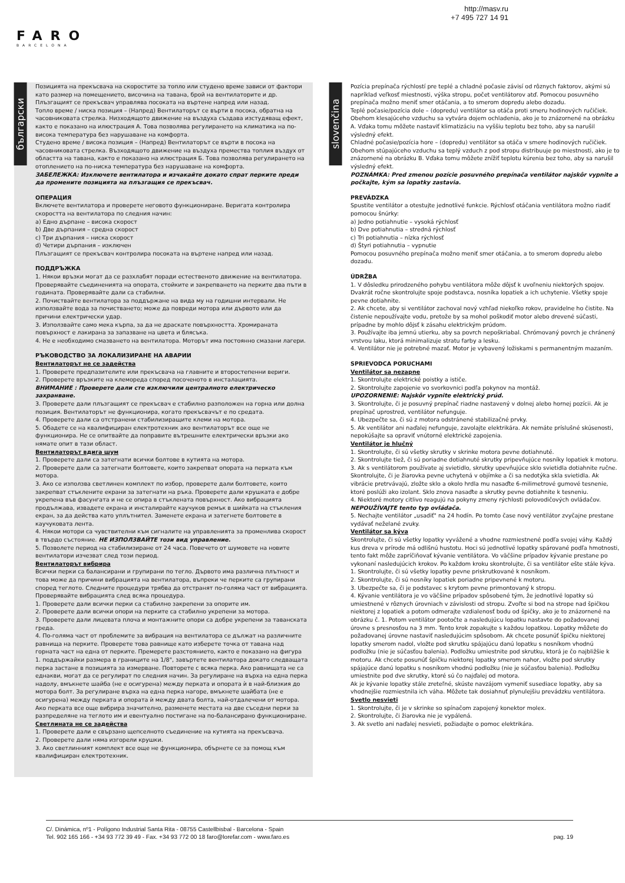http://masv.ru
+7 495 727 14 91
FARO
BARCELONA
български
Позицията на прекъсвача на скоростите за топло или студено време зависи от фактори като размер на помещението, височина на тавана, брой на вентилаторите и др. Плъзгащият се прекъсвач управлява посоката на въртене напред или назад.
Топло време / ниска позиция – (Напред) Вентилаторът се върти в посока, обратна на часовниковата стрелка. Низходящото движение на въздуха създава изстудяващ ефект, както е показано на илюстрация А. Това позволява регулирането на климатика на по-висока температура без нарушаване на комфорта.
Студено време / висока позиция – (Напред) Вентилаторът се върти в посока на часовниковата стрелка. Възходящото движение на въздуха премества топлия въздух от областта на тавана, както е показано на илюстрация Б. Това позволява регулирането на отоплението на по-ниска температура без нарушаване на комфорта.
ЗАБЕЛЕЖКА: Изключете вентилатора и изчакайте докато спрат перките преди да промените позицията на плъзгащия се прекъсвач.
ОПЕРАЦИЯ
Включете вентилатора и проверете неговото функциониране. Веригата контролира скоростта на вентилатора по следния начин:
a) Едно дърпане – висока скорост
b) Две дърпания – средна скорост
c) Три дърпания – ниска скорост
d) Четири дърпания – изключен
Плъзгащият се прекъсвач контролира посоката на въртене напред или назад.
ПОДДРЪЖКА
1. Някои връзки могат да се разхлабят поради естественото движение на вентилатора. Проверявайте съединенията на опората, стойките и закрепването на перките два пъти в годината. Проверявайте дали са стабилни.
2. Почиствайте вентилатора за поддържане на вида му на годишни интервали. Не използвайте вода за почистването; може да повреди мотора или дървото или да причини електрически удар.
3. Използвайте само мека кърпа, за да не драскате повърхността. Хромираната повърхност е лакирана за запазване на цвета и блясъка.
4. Не е необходимо смазването на вентилатора. Моторът има постоянно смазани лагери.
РЪКОВОДСТВО ЗА ЛОКАЛИЗИРАНЕ НА АВАРИИ
Вентилаторът не се задейства
1. Проверете предпазителите или прекъсвача на главните и второстепенни вериги.
2. Проверете връзките на клемореда според посоченото в инсталацията.
ВНИМАНИЕ : Проверете дали сте изключили централното електрическо захранване.
3. Проверете дали плъзгащият се прекъсвач е стабилно разположен на горна или долна позиция. Вентилаторът не функционира, когато прекъсвачът е по средата.
4. Проверете дали са отстранени стабилизиращите клеми на мотора.
5. Обадете се на квалифициран електротехник ако вентилаторът все още не функционира. Не се опитвайте да поправите вътрешните електрически връзки ако нямате опит в тази област.
Вентилаторът вдига шум
1. Проверете дали са затегнати всички болтове в кутията на мотора.
2. Проверете дали са затегнати болтовете, които закрепват опората на перката към мотора.
3. Ако се използва светлинен комплект по избор, проверете дали болтовете, които закрепват стъклените екрани за затегнати на ръка. Проверете дали крушката е добре укрепена във фасунгата и не се опира в стъклената повърхност. Ако вибрацията продължава, извадете екрана и инсталирайте каучуков ремък в шийката на стъкления екран, за да действа като уплътнител. Заменете екрана и затегнете болтовете в каучуковата лента.
4. Някои мотори са чувствителни към сигналите на управленията за променлива скорост в твърдо състояние. НЕ ИЗПОЛЗВАЙТЕ този вид управление.
5. Позволете период на стабилизиране от 24 часа. Повечето от шумовете на новите вентилатори изчезват след този период.
Вентилаторът вибрира
Всички перки са балансирани и групирани по тегло. Дървото има различна плътност и това може да причини вибрацията на вентилатора, въпреки че перките са групирани според теглото. Следните процедури трябва да отстранят по-голяма част от вибрацията. Проверявайте вибрацията след всяка процедура.
1. Проверете дали всички перки са стабилно закрепени за опорите им.
2. Проверете дали всички опори на перките са стабилно укрепени за мотора.
3. Проверете дали лицевата плоча и монтажните опори са добре укрепени за таванската греда.
4. По-голяма част от проблемите за вибрация на вентилатора се дължат на различните равнища на перките. Проверете това равнище като изберете точка от тавана над горната част на една от перките. Премерете разстоянието, както е показано на фигура 1. поддържайки размера в границите на 1/8", завъртете вентилатора докато следващата перка застане в позицията за измерване. Повторете с всяка перка. Ако равнищата не са еднакви, могат да се регулират по следния начин. За регулиране на върха на една перка надолу, вмъкнете шайба (не е осигурена) между перката и опората ѝ в най-близкия до мотора болт. За регулиране върха на една перка нагоре, вмъкнете шайбата (не е осигурена) между перката и опората ѝ между двата болта, най-отдалечени от мотора.
Ако перката все още вибрира значително, разменете местата на две съседни перки за разпределяне на теглото им и евентуално постигане на по-балансирано функциониране.
Светлината не се задейства
1. Проверете дали е свързано щепселното съединение на кутията на прекъсвача.
2. Проверете дали няма изгорели крушки.
3. Ако светлинният комплект все още не функционира, обърнете се за помощ към квалифициран електротехник.
slovenčina
Pozícia prepínača rýchlostí pre teplé a chladné počasie závisí od rôznych faktorov, akými sú napríklad veľkosť miestnosti, výška stropu, počet ventilátorov atď. Pomocou posuvného prepínača možno meniť smer otáčania, a to smerom dopredu alebo dozadu.
Teplé počasie/pozícia dole – (dopredu) ventilátor sa otáča proti smeru hodinových ručičiek. Obehom klesajúceho vzduchu sa vytvára dojem ochladenia, ako je to znázornené na obrázku A. Vďaka tomu môžete nastaviť klimatizáciu na vyššiu teplotu bez toho, aby sa narušil výsledný efekt.
Chladné počasie/pozícia hore – (dopredu) ventilátor sa otáča v smere hodinových ručičiek. Obehom stúpajúceho vzduchu sa teplý vzduch z pod stropu distribuuje po miestnosti, ako je to znázornené na obrázku B. Vďaka tomu môžete znížiť teplotu kúrenia bez toho, aby sa narušil výsledný efekt.
POZNÁMKA: Pred zmenou pozície posuvného prepínača ventilátor najskôr vypnite a počkajte, kým sa lopatky zastavia.
PREVÁDZKA
Spustite ventilátor a otestujte jednotlivé funkcie. Rýchlosť otáčania ventilátora možno riadiť pomocou šnúrky:
a) Jedno potiahnutie – vysoká rýchlosť
b) Dve potiahnutia – stredná rýchlosť
c) Tri potiahnutia – nízka rýchlosť
d) Štyri potiahnutia – vypnutie
Pomocou posuvného prepínača možno meniť smer otáčania, a to smerom dopredu alebo dozadu.
ÚDRŽBA
1. V dôsledku prirodzeného pohybu ventilátora môže dôjsť k uvoľneniu niektorých spojov. Dvakrát ročne skontrolujte spoje podstavca, nosníka lopatiek a ich uchytenie. Všetky spoje pevne dotiahnite.
2. Ak chcete, aby si ventilátor zachoval nový vzhľad niekoľko rokov, pravidelne ho čistite. Na čistenie nepoužívajte vodu, pretože by sa mohol poškodiť motor alebo drevené súčasti, prípadne by mohlo dôjsť k zásahu elektrickým prúdom.
3. Používajte iba jemnú utierku, aby sa povrch nepoškriabal. Chrómovaný povrch je chránený vrstvou laku, ktorá minimalizuje stratu farby a lesku.
4. Ventilátor nie je potrebné mazať. Motor je vybavený ložiskami s permanentným mazaním.
SPRIEVODCA PORUCHAMI
Ventilátor sa nezapne
1. Skontrolujte elektrické poistky a ističe.
2. Skontrolujte zapojenie vo svorkovnici podľa pokynov na montáž.
UPOZORNENIE: Najskôr vypnite elektrický prúd.
3. Skontrolujte, či je posuvný prepínač riadne nastavený v dolnej alebo hornej pozícii. Ak je prepínač uprostred, ventilátor nefunguje.
4. Ubezpečte sa, či sú z motora odstránené stabilizačné prvky.
5. Ak ventilátor ani naďalej nefunguje, zavolajte elektrikára. Ak nemáte príslušné skúsenosti, nepokúšajte sa opraviť vnútorné elektrické zapojenia.
Ventilátor je hlučný
1. Skontrolujte, či sú všetky skrutky v skrinke motora pevne dotiahnuté.
2. Skontrolujte tiež, či sú poriadne dotiahnuté skrutky pripevňujúce nosníky lopatiek k motoru.
3. Ak s ventilátorom používate aj svietidlo, skrutky upevňujúce sklo svietidla dotiahnite ručne. Skontrolujte, či je žiarovka pevne uchytená v objímke a či sa nedotýka skla svietidla. Ak vibrácie pretrvávajú, zložte sklo a okolo hrdla mu nasaďte 6-milimetrové gumové tesnenie, ktoré poslúži ako izolant. Sklo znova nasaďte a skrutky pevne dotiahnite k tesneniu.
4. Niektoré motory citlivo reagujú na pokyny zmeny rýchlosti polovodičových ovládačov. NEPOUŽÍVAJTE tento typ ovládača.
5. Nechajte ventilátor „usadiť" na 24 hodín. Po tomto čase nový ventilátor zvyčajne prestane vydávať neželané zvuky.
Ventilátor sa kýva
Skontrolujte, či sú všetky lopatky vyvážené a vhodne rozmiestnené podľa svojej váhy. Každý kus dreva v prírode má odlišnú hustotu. Hoci sú jednotlivé lopatky spárované podľa hmotnosti, tento fakt môže zapríčiňovať kývanie ventilátora. Vo väčšine prípadov kývanie prestane po vykonaní nasledujúcich krokov. Po každom kroku skontrolujte, či sa ventilátor ešte stále kýva.
1. Skontrolujte, či sú všetky lopatky pevne priskrutkované k nosníkom.
2. Skontrolujte, či sú nosníky lopatiek poriadne pripevnené k motoru.
3. Ubezpečte sa, či je podstavec s krytom pevne primontovaný k stropu.
4. Kývanie ventilátora je vo väčšine prípadov spôsobené tým, že jednotlivé lopatky sú umiestnené v rôznych úrovniach v závislosti od stropu. Zvoľte si bod na strope nad špičkou niektorej z lopatiek a potom odmerajte vzdialenosť bodu od špičky, ako je to znázornené na obrázku č. 1. Potom ventilátor pootočte a nasledujúcu lopatku nastavte do požadovanej úrovne s presnosťou na 3 mm. Tento krok zopakujte s každou lopatkou. Lopatky môžete do požadovanej úrovne nastaviť nasledujúcim spôsobom. Ak chcete posunúť špičku niektorej lopatky smerom nadol, vložte pod skrutku spájajúcu danú lopatku s nosníkom vhodnú podložku (nie je súčasťou balenia). Podložku umiestnite pod skrutku, ktorá je čo najbližšie k motoru. Ak chcete posunúť špičku niektorej lopatky smerom nahor, vložte pod skrutky spájajúce danú lopatku s nosníkom vhodnú podložku (nie je súčasťou balenia). Podložku umiestnite pod dve skrutky, ktoré sú čo najďalej od motora.
Ak je kývanie lopatky stále zreteľné, skúste navzájom vymeniť susediace lopatky, aby sa vhodnejšie rozmiestnila ich váha. Môžete tak dosiahnuť plynulejšiu prevádzku ventilátora.
Svetlo nesvieti
1. Skontrolujte, či je v skrinke so spínačom zapojený konektor molex.
2. Skontrolujte, či žiarovka nie je vypálená.
3. Ak svetlo ani naďalej nesvieti, požiadajte o pomoc elektrikára.
pag. 19 C/. Dinámica, nº1 - Polígono Industrial Santa Rita - 08755 Castellbisbal - Barcelona - Spain
Tel. 902 165 166 - +34 93 772 39 49 - Fax. +34 93 772 00 18 faro@lorefar.com - www.faro.es